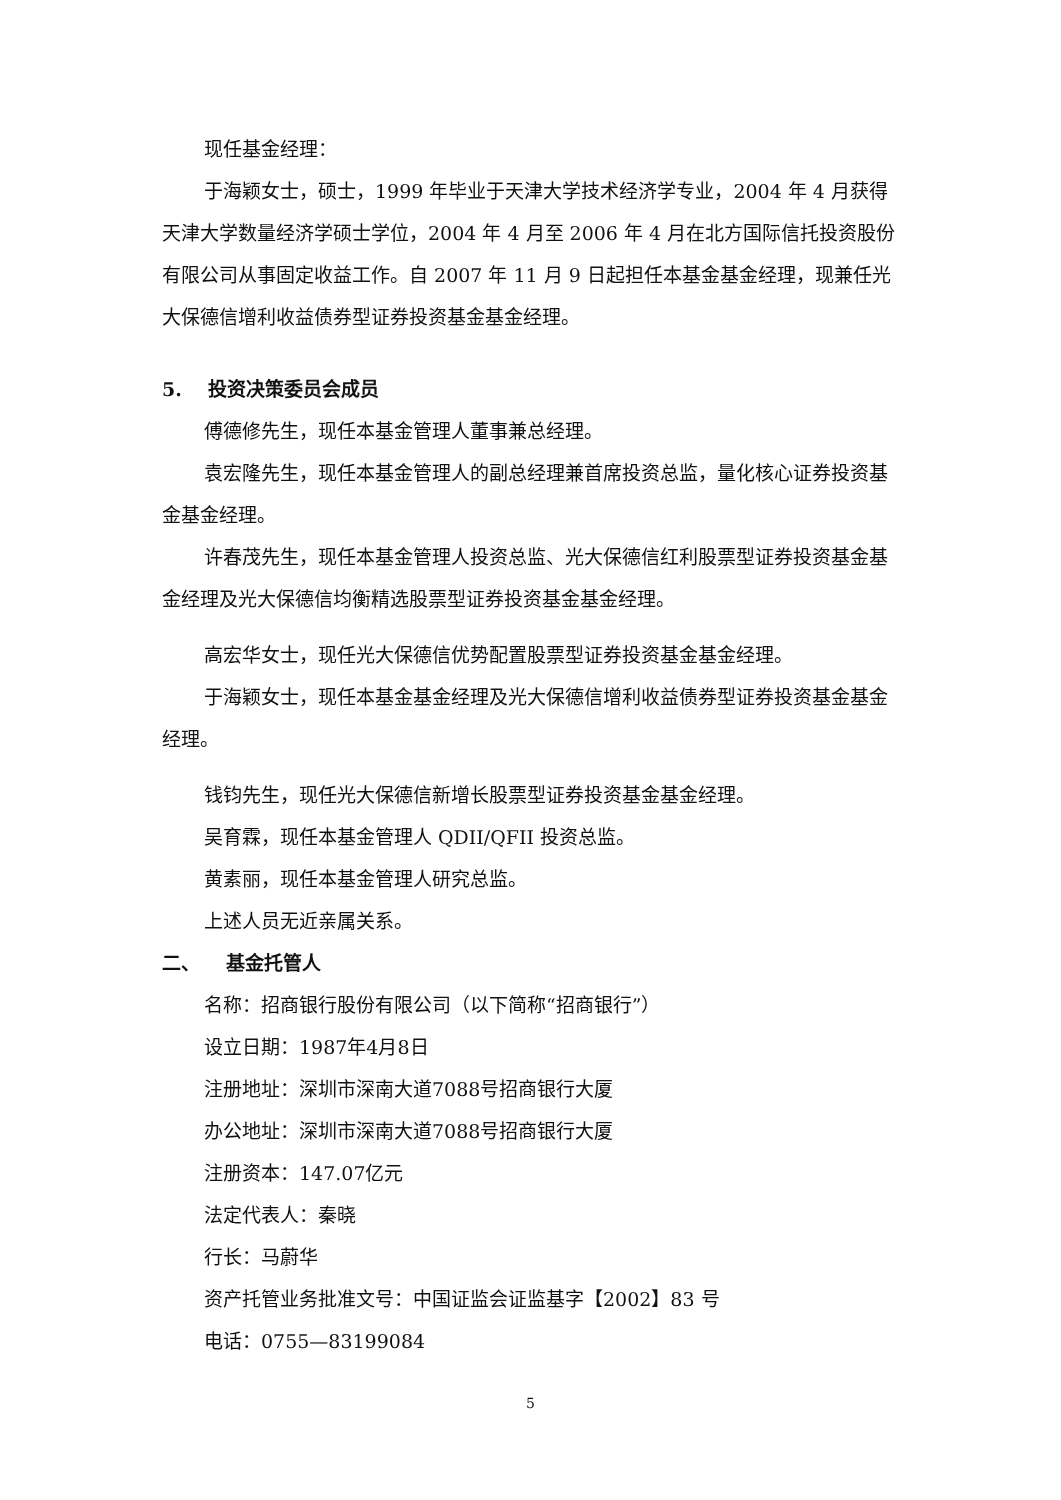现任基金经理：
于海颖女士，硕士，1999 年毕业于天津大学技术经济学专业，2004 年 4 月获得天津大学数量经济学硕士学位，2004 年 4 月至 2006 年 4 月在北方国际信托投资股份有限公司从事固定收益工作。自 2007 年 11 月 9 日起担任本基金基金经理，现兼任光大保德信增利收益债券型证券投资基金基金经理。
5. 投资决策委员会成员
傅德修先生，现任本基金管理人董事兼总经理。
袁宏隆先生，现任本基金管理人的副总经理兼首席投资总监，量化核心证券投资基金基金经理。
许春茂先生，现任本基金管理人投资总监、光大保德信红利股票型证券投资基金基金经理及光大保德信均衡精选股票型证券投资基金基金经理。
高宏华女士，现任光大保德信优势配置股票型证券投资基金基金经理。
于海颖女士，现任本基金基金经理及光大保德信增利收益债券型证券投资基金基金经理。
钱钧先生，现任光大保德信新增长股票型证券投资基金基金经理。
吴育霖，现任本基金管理人 QDII/QFII 投资总监。
黄素丽，现任本基金管理人研究总监。
上述人员无近亲属关系。
二、 基金托管人
名称：招商银行股份有限公司（以下简称“招商银行”）
设立日期：1987年4月8日
注册地址：深圳市深南大道7088号招商银行大厦
办公地址：深圳市深南大道7088号招商银行大厦
注册资本：147.07亿元
法定代表人：秦晓
行长：马蔚华
资产托管业务批准文号：中国证监会证监基字【2002】83 号
电话：0755—83199084
5